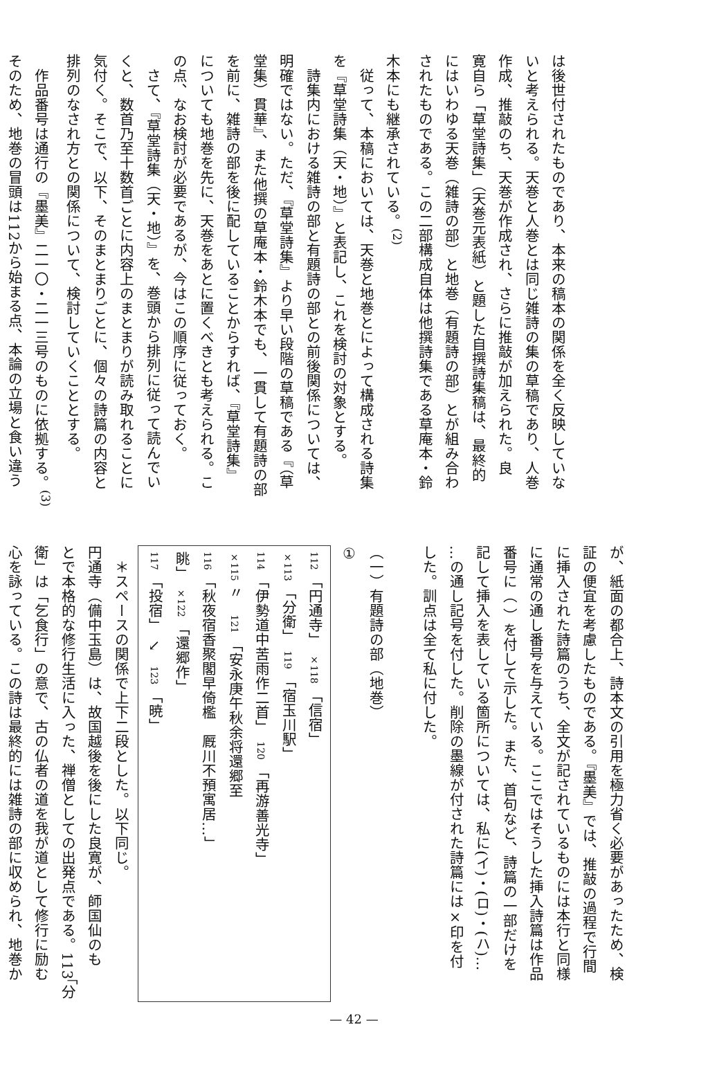は後世付されたものであり、本来の稿本の関係を全く反映していな
いと考えられる。天巻と人巻とは同じ雑詩の集の草稿であり、人巻
作成、推敲のち、天巻が作成され、さらに推敲が加えられた。良
寛自ら「草堂詩集」（天巻元表紙）と題した自撰詩集稿は、最終的
にはいわゆる天巻（雑詩の部）と地巻（有題詩の部）とが組み合わ
されたものである。この二部構成自体は他撰詩集である草庵本・鈴
木本にも継承されている。<sup>(2)</sup>
　従って、本稿においては、天巻と地巻とによって構成される詩集
を『草堂詩集（天・地）』と表記し、これを検討の対象とする。
　詩集内における雑詩の部と有題詩の部との前後関係については、
明確ではない。ただ、『草堂詩集』より早い段階の草稿である『（草
堂集）貫華』、また他撰の草庵本・鈴木本でも、一貫して有題詩の部
を前に、雑詩の部を後に配していることからすれば、『草堂詩集』
についても地巻を先に、天巻をあとに置くべきとも考えられる。こ
の点、なお検討が必要であるが、今はこの順序に従っておく。
　さて、『草堂詩集（天・地）』を、巻頭から排列に従って読んでい
くと、数首乃至十数首ごとに内容上のまとまりが読み取れることに
気付く。そこで、以下、そのまとまりごとに、個々の詩篇の内容と
排列のなされ方との関係について、検討していくこととする。
　作品番号は通行の『墨美』二一〇・二一三号のものに依拠する。<sup>(3)</sup>
そのため、地巻の冒頭は112から始まる点、本論の立場と食い違う
が、紙面の都合上、詩本文の引用を極力省く必要があったため、検
証の便宜を考慮したものである。『墨美』では、推敲の過程で行間
に挿入された詩篇のうち、全文が記されているものには本行と同様
に通常の通し番号を与えている。ここではそうした挿入詩篇は作品
番号に（ ）を付して示した。また、首句など、詩篇の一部だけを
記して挿入を表している箇所については、私に(イ)・(ロ)・(ハ)…
…の通し記号を付した。削除の墨線が付された詩篇には×印を付
した。訓点は全て私に付した。
　
（一）有題詩の部（地巻）
①
112 「円通寺」　×118 「信宿」
×113 「分衛」　119 「宿玉川駅」
114 「伊勢道中苦雨作二首」　120 「再游善光寺」
×115 〃　121 「安永庚午秋余将還郷至
116 「秋夜宿香聚閣早倚檻　厩川不預寓居…」
眺」　×122 「還郷作」
117 「投宿」　↘　123 「暁」
　＊スペースの関係で上下二段とした。以下同じ。
円通寺（備中玉島）は、故国越後を後にした良寛が、師国仙のも
とで本格的な修行生活に入った、禅僧としての出発点である。113「分
衛」は「乞食行」の意で、古の仏者の道を我が道として修行に励む
心を詠っている。この詩は最終的には雑詩の部に収められ、地巻か
— 42 —